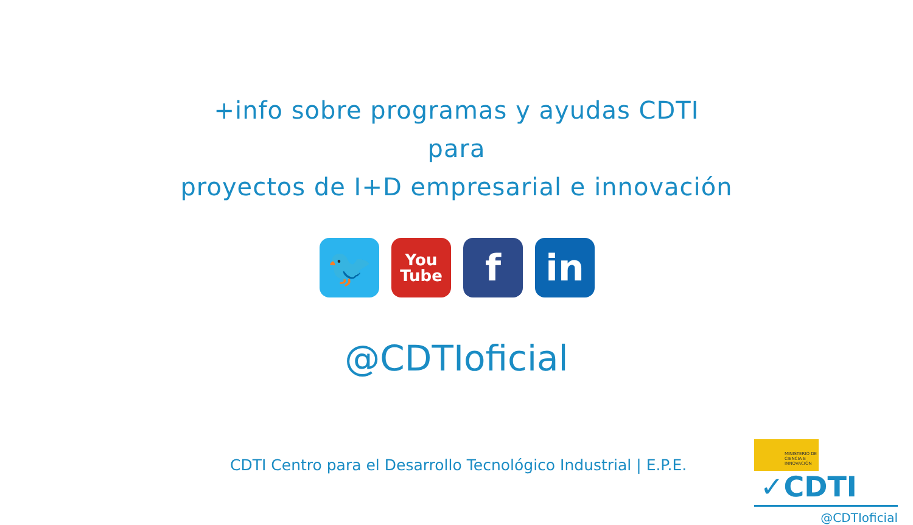+info sobre programas y ayudas CDTI
para
proyectos de I+D empresarial e innovación
🐦
You
Tube
f in
@CDTIoficial
CDTI Centro para el Desarrollo Tecnológico Industrial | E.P.E.
MINISTERIO DE CIENCIA E INNOVACIÓN ✓CDTI
@CDTIoficial